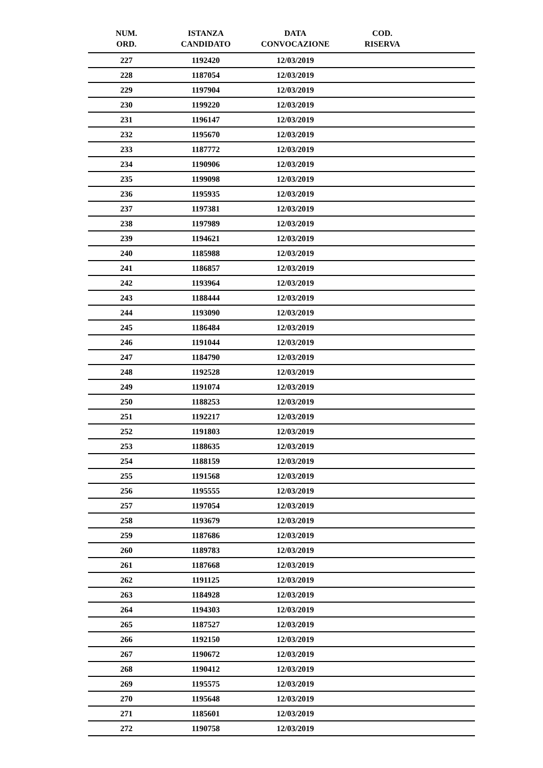| NUM. ORD. | ISTANZA CANDIDATO | DATA CONVOCAZIONE | COD. RISERVA | |
| --- | --- | --- | --- | --- |
| 227 | 1192420 | 12/03/2019 | | |
| 228 | 1187054 | 12/03/2019 | | |
| 229 | 1197904 | 12/03/2019 | | |
| 230 | 1199220 | 12/03/2019 | | |
| 231 | 1196147 | 12/03/2019 | | |
| 232 | 1195670 | 12/03/2019 | | |
| 233 | 1187772 | 12/03/2019 | | |
| 234 | 1190906 | 12/03/2019 | | |
| 235 | 1199098 | 12/03/2019 | | |
| 236 | 1195935 | 12/03/2019 | | |
| 237 | 1197381 | 12/03/2019 | | |
| 238 | 1197989 | 12/03/2019 | | |
| 239 | 1194621 | 12/03/2019 | | |
| 240 | 1185988 | 12/03/2019 | | |
| 241 | 1186857 | 12/03/2019 | | |
| 242 | 1193964 | 12/03/2019 | | |
| 243 | 1188444 | 12/03/2019 | | |
| 244 | 1193090 | 12/03/2019 | | |
| 245 | 1186484 | 12/03/2019 | | |
| 246 | 1191044 | 12/03/2019 | | |
| 247 | 1184790 | 12/03/2019 | | |
| 248 | 1192528 | 12/03/2019 | | |
| 249 | 1191074 | 12/03/2019 | | |
| 250 | 1188253 | 12/03/2019 | | |
| 251 | 1192217 | 12/03/2019 | | |
| 252 | 1191803 | 12/03/2019 | | |
| 253 | 1188635 | 12/03/2019 | | |
| 254 | 1188159 | 12/03/2019 | | |
| 255 | 1191568 | 12/03/2019 | | |
| 256 | 1195555 | 12/03/2019 | | |
| 257 | 1197054 | 12/03/2019 | | |
| 258 | 1193679 | 12/03/2019 | | |
| 259 | 1187686 | 12/03/2019 | | |
| 260 | 1189783 | 12/03/2019 | | |
| 261 | 1187668 | 12/03/2019 | | |
| 262 | 1191125 | 12/03/2019 | | |
| 263 | 1184928 | 12/03/2019 | | |
| 264 | 1194303 | 12/03/2019 | | |
| 265 | 1187527 | 12/03/2019 | | |
| 266 | 1192150 | 12/03/2019 | | |
| 267 | 1190672 | 12/03/2019 | | |
| 268 | 1190412 | 12/03/2019 | | |
| 269 | 1195575 | 12/03/2019 | | |
| 270 | 1195648 | 12/03/2019 | | |
| 271 | 1185601 | 12/03/2019 | | |
| 272 | 1190758 | 12/03/2019 | | |